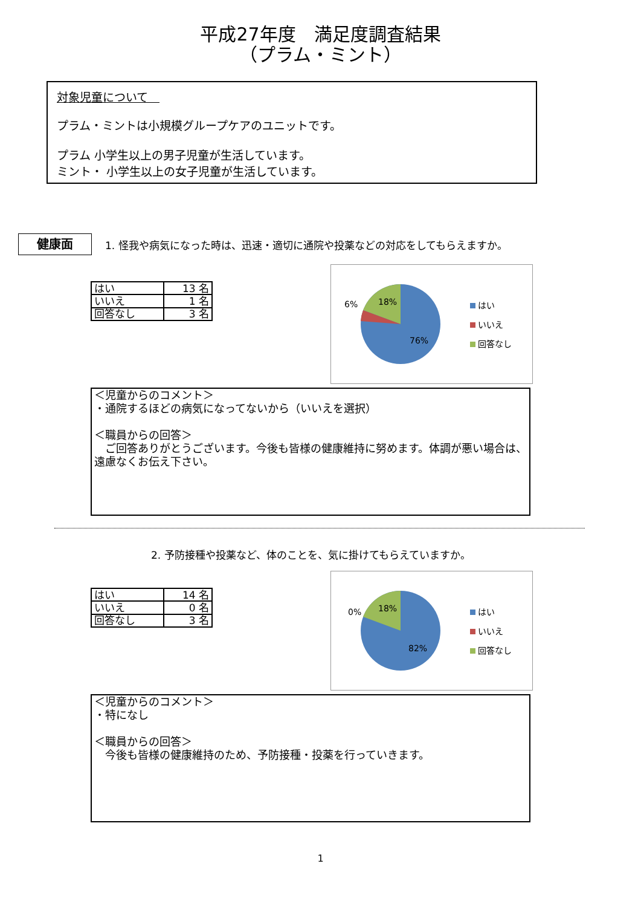平成27年度　満足度調査結果
（プラム・ミント）
対象児童について　
プラム・ミントは小規模グループケアのユニットです。
プラム 小学生以上の男子児童が生活しています。
ミント・ 小学生以上の女子児童が生活しています。
健康面
1. 怪我や病気になった時は、迅速・適切に通院や投薬などの対応をしてもらえますか。
| はい | 13 名 |
| いいえ | 1 名 |
| 回答なし | 3 名 |
6%
18%
76%
はい
いいえ
回答なし
＜児童からのコメント＞
・通院するほどの病気になってないから（いいえを選択）
＜職員からの回答＞
　ご回答ありがとうございます。今後も皆様の健康維持に努めます。体調が悪い場合は、遠慮なくお伝え下さい。
2. 予防接種や投薬など、体のことを、気に掛けてもらえていますか。
| はい | 14 名 |
| いいえ | 0 名 |
| 回答なし | 3 名 |
0%
18%
82%
はい
いいえ
回答なし
＜児童からのコメント＞
・特になし
＜職員からの回答＞
　今後も皆様の健康維持のため、予防接種・投薬を行っていきます。
1